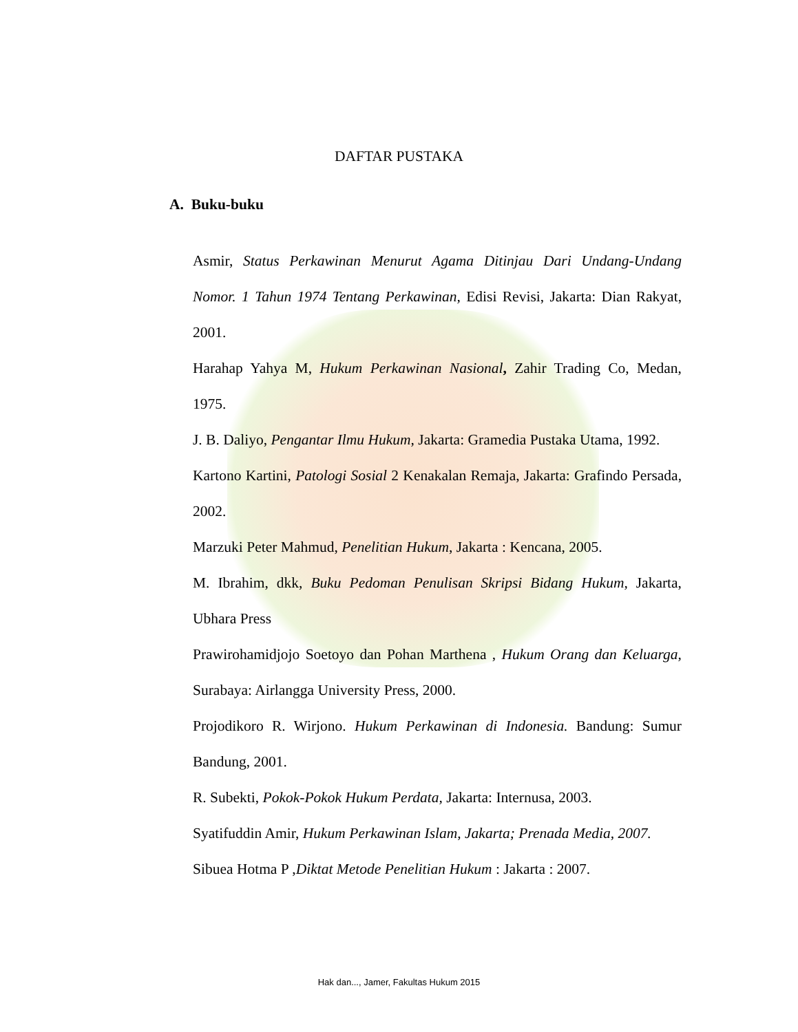DAFTAR PUSTAKA
A. Buku-buku
Asmir, Status Perkawinan Menurut Agama Ditinjau Dari Undang-Undang Nomor. 1 Tahun 1974 Tentang Perkawinan, Edisi Revisi, Jakarta: Dian Rakyat, 2001.
Harahap Yahya M, Hukum Perkawinan Nasional, Zahir Trading Co, Medan, 1975.
J. B. Daliyo, Pengantar Ilmu Hukum, Jakarta: Gramedia Pustaka Utama, 1992.
Kartono Kartini, Patologi Sosial 2 Kenakalan Remaja, Jakarta: Grafindo Persada, 2002.
Marzuki Peter Mahmud, Penelitian Hukum, Jakarta : Kencana, 2005.
M. Ibrahim, dkk, Buku Pedoman Penulisan Skripsi Bidang Hukum, Jakarta, Ubhara Press
Prawirohamidjojo Soetoyo dan Pohan Marthena , Hukum Orang dan Keluarga, Surabaya: Airlangga University Press, 2000.
Projodikoro R. Wirjono. Hukum Perkawinan di Indonesia. Bandung: Sumur Bandung, 2001.
R. Subekti, Pokok-Pokok Hukum Perdata, Jakarta: Internusa, 2003.
Syatifuddin Amir, Hukum Perkawinan Islam, Jakarta; Prenada Media, 2007.
Sibuea Hotma P ,Diktat Metode Penelitian Hukum : Jakarta : 2007.
Hak dan..., Jamer, Fakultas Hukum 2015